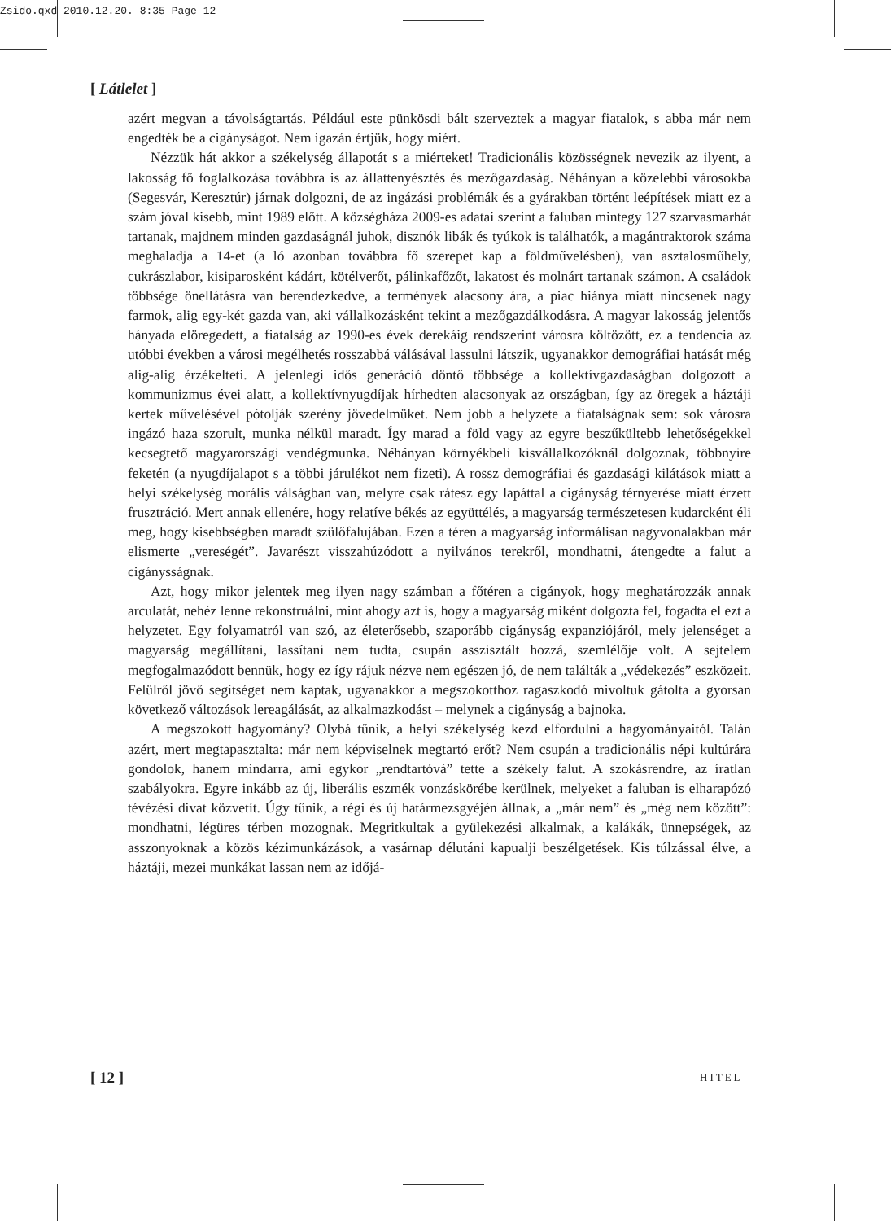Zsido.qxd 2010.12.20. 8:35 Page 12
[ Látlelet ]
azért megvan a távolságtartás. Például este pünkösdi bált szerveztek a magyar fiatalok, s abba már nem engedték be a cigányságot. Nem igazán értjük, hogy miért.
Nézzük hát akkor a székelység állapotát s a miérteket! Tradicionális közösségnek nevezik az ilyent, a lakosság fő foglalkozása továbbra is az állattenyésztés és mezőgazdaság. Néhányan a közelebbi városokba (Segesvár, Keresztúr) járnak dolgozni, de az ingázási problémák és a gyárakban történt leépítések miatt ez a szám jóval kisebb, mint 1989 előtt. A községháza 2009-es adatai szerint a faluban mintegy 127 szarvasmarhát tartanak, majdnem minden gazdaságnál juhok, disznók libák és tyúkok is találhatók, a magántraktorok száma meghaladja a 14-et (a ló azonban továbbra fő szerepet kap a földművelésben), van asztalosműhely, cukrászlabor, kisiparosként kádárt, kötélverőt, pálinkafőzőt, lakatost és molnárt tartanak számon. A családok többsége önellátásra van berendezkedve, a termények alacsony ára, a piac hiánya miatt nincsenek nagy farmok, alig egy-két gazda van, aki vállalkozásként tekint a mezőgazdálkodásra. A magyar lakosság jelentős hányada elöregedett, a fiatalság az 1990-es évek derekáig rendszerint városra költözött, ez a tendencia az utóbbi években a városi megélhetés rosszabbá válásával lassulni látszik, ugyanakkor demográfiai hatását még alig-alig érzékelteti. A jelenlegi idős generáció döntő többsége a kollektívgazdaságban dolgozott a kommunizmus évei alatt, a kollektívnyugdíjak hírhedten alacsonyak az országban, így az öregek a háztáji kertek művelésével pótolják szerény jövedelmüket. Nem jobb a helyzete a fiatalságnak sem: sok városra ingázó haza szorult, munka nélkül maradt. Így marad a föld vagy az egyre beszűkültebb lehetőségekkel kecsegtető magyarországi vendégmunka. Néhányan környékbeli kisvállalkozóknál dolgoznak, többnyire feketén (a nyugdíjalapot s a többi járulékot nem fizeti). A rossz demográfiai és gazdasági kilátások miatt a helyi székelység morális válságban van, melyre csak rátesz egy lapáttal a cigányság térnyerése miatt érzett frusztráció. Mert annak ellenére, hogy relatíve békés az együttélés, a magyarság természetesen kudarcként éli meg, hogy kisebbségben maradt szülőfalujában. Ezen a téren a magyarság informálisan nagyvonalakban már elismerte „vereségét”. Javarészt visszahúzódott a nyilvános terekről, mondhatni, átengedte a falut a cigánysságnak.
Azt, hogy mikor jelentek meg ilyen nagy számban a főtéren a cigányok, hogy meghatározzák annak arculatát, nehéz lenne rekonstruálni, mint ahogy azt is, hogy a magyarság miként dolgozta fel, fogadta el ezt a helyzetet. Egy folyamatról van szó, az életerősebb, szaporább cigányság expanziójáról, mely jelenséget a magyarság megállítani, lassítani nem tudta, csupán asszisztált hozzá, szemlélője volt. A sejtelem megfogalmazódott bennük, hogy ez így rájuk nézve nem egészen jó, de nem találták a „védekezés” eszközeit. Felülről jövő segítséget nem kaptak, ugyanakkor a megszokotthoz ragaszkodó mivoltuk gátolta a gyorsan következő változások lereagálását, az alkalmazkodást – melynek a cigányság a bajnoka.
A megszokott hagyomány? Olybá tűnik, a helyi székelység kezd elfordulni a hagyományaitól. Talán azért, mert megtapasztalta: már nem képviselnek megtartó erőt? Nem csupán a tradicionális népi kultúrára gondolok, hanem mindarra, ami egykor „rendtartóvá” tette a székely falut. A szokásrendre, az íratlan szabályokra. Egyre inkább az új, liberális eszmék vonzáskörébe kerülnek, melyeket a faluban is elharapózó tévézési divat közvetít. Úgy tűnik, a régi és új határmezsgyéjén állnak, a „már nem” és „még nem között”: mondhatni, légüres térben mozognak. Megritkultak a gyülekezési alkalmak, a kalákák, ünnepségek, az asszonyoknak a közös kézimunkázások, a vasárnap délutáni kapualji beszélgetések. Kis túlzással élve, a háztáji, mezei munkákat lassan nem az időjá-
[ 12 ] HITEL